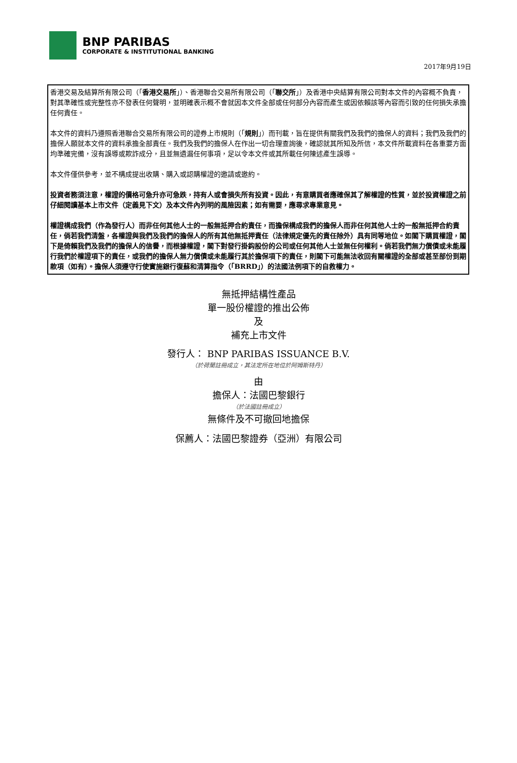BNP PARIBAS
CORPORATE & INSTITUTIONAL BANKING
2017年9月19日
香港交易及結算所有限公司（「香港交易所」）、香港聯合交易所有限公司（「聯交所」）及香港中央結算有限公司對本文件的內容概不負責，對其準確性或完整性亦不發表任何聲明，並明確表示概不會就因本文件全部或任何部分內容而產生或因依賴該等內容而引致的任何損失承擔任何責任。
本文件的資料乃遵照香港聯合交易所有限公司的證券上市規則（「規則」）而刊載，旨在提供有關我們及我們的擔保人的資料；我們及我們的擔保人願就本文件的資料承擔全部責任。我們及我們的擔保人在作出一切合理查詢後，確認就其所知及所信，本文件所載資料在各重要方面均準確完備，沒有誤導或欺詐成分，且並無遺漏任何事項，足以令本文件或其所載任何陳述產生誤導。
本文件僅供參考，並不構成提出收購、購入或認購權證的邀請或邀約。
投資者務須注意，權證的價格可急升亦可急跌，持有人或會損失所有投資。因此，有意購買者應確保其了解權證的性質，並於投資權證之前仔細閱讀基本上市文件（定義見下文）及本文件內列明的風險因素；如有需要，應尋求專業意見。
權證構成我們（作為發行人）而非任何其他人士的一般無抵押合約責任，而擔保構成我們的擔保人而非任何其他人士的一般無抵押合約責任，倘若我們清盤，各權證與我們及我們的擔保人的所有其他無抵押責任（法律規定優先的責任除外）具有同等地位。如閣下購買權證，閣下是倚賴我們及我們的擔保人的信譽，而根據權證，閣下對發行掛鈎股份的公司或任何其他人士並無任何權利。倘若我們無力償債或未能履行我們於權證項下的責任，或我們的擔保人無力償債或未能履行其於擔保項下的責任，則閣下可能無法收回有關權證的全部或甚至部份到期款項（如有）。擔保人須遵守行使實施銀行復蘇和清算指令（「BRRD」）的法國法例項下的自救權力。
無抵押結構性產品
單一股份權證的推出公佈
及
補充上市文件
發行人： BNP PARIBAS ISSUANCE B.V.
（於荷蘭註冊成立，其法定所在地位於阿姆斯特丹）
由
擔保人：法國巴黎銀行
（於法國註冊成立）
無條件及不可撤回地擔保
保薦人：法國巴黎證券（亞洲）有限公司